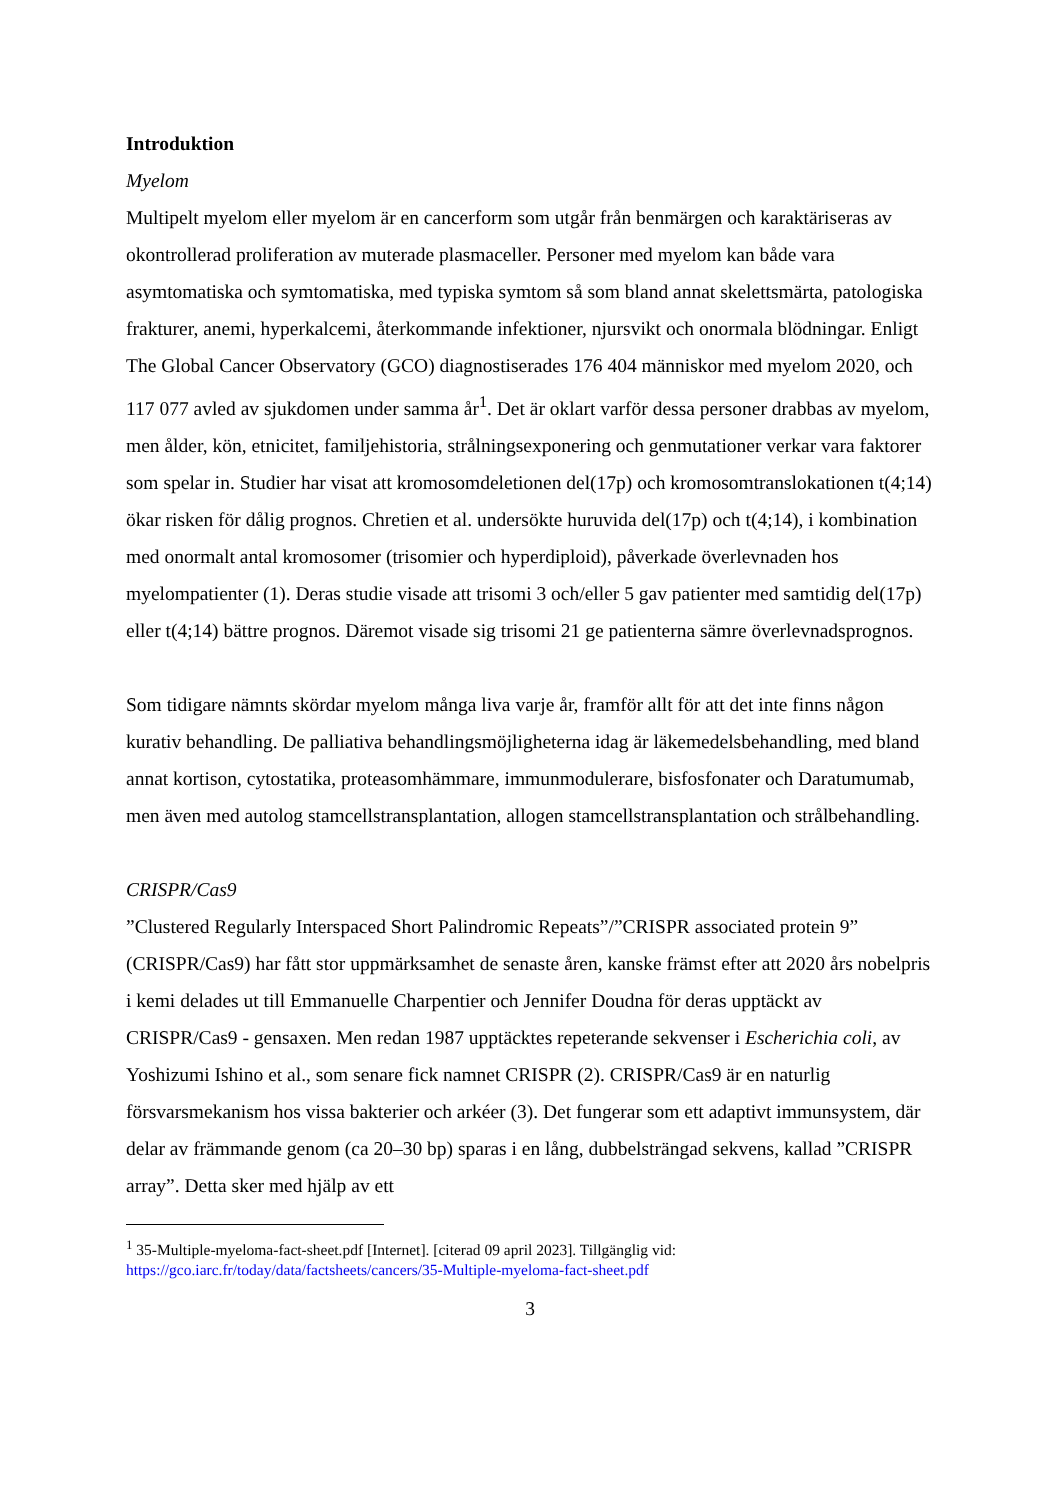Introduktion
Myelom
Multipelt myelom eller myelom är en cancerform som utgår från benmärgen och karaktäriseras av okontrollerad proliferation av muterade plasmaceller. Personer med myelom kan både vara asymtomatiska och symtomatiska, med typiska symtom så som bland annat skelettsmärta, patologiska frakturer, anemi, hyperkalcemi, återkommande infektioner, njursvikt och onormala blödningar. Enligt The Global Cancer Observatory (GCO) diagnostiserades 176 404 människor med myelom 2020, och 117 077 avled av sjukdomen under samma år<sup>1</sup>. Det är oklart varför dessa personer drabbas av myelom, men ålder, kön, etnicitet, familjehistoria, strålningsexponering och genmutationer verkar vara faktorer som spelar in. Studier har visat att kromosomdeletionen del(17p) och kromosomtranslokationen t(4;14) ökar risken för dålig prognos. Chretien et al. undersökte huruvida del(17p) och t(4;14), i kombination med onormalt antal kromosomer (trisomier och hyperdiploid), påverkade överlevnaden hos myelompatienter (1). Deras studie visade att trisomi 3 och/eller 5 gav patienter med samtidig del(17p) eller t(4;14) bättre prognos. Däremot visade sig trisomi 21 ge patienterna sämre överlevnadsprognos.
Som tidigare nämnts skördar myelom många liva varje år, framför allt för att det inte finns någon kurativ behandling. De palliativa behandlingsmöjligheterna idag är läkemedelsbehandling, med bland annat kortison, cytostatika, proteasomhämmare, immunmodulerare, bisfosfonater och Daratumumab, men även med autolog stamcellstransplantation, allogen stamcellstransplantation och strålbehandling.
CRISPR/Cas9
”Clustered Regularly Interspaced Short Palindromic Repeats”/”CRISPR associated protein 9” (CRISPR/Cas9) har fått stor uppmärksamhet de senaste åren, kanske främst efter att 2020 års nobelpris i kemi delades ut till Emmanuelle Charpentier och Jennifer Doudna för deras upptäckt av CRISPR/Cas9 - gensaxen. Men redan 1987 upptäcktes repeterande sekvenser i Escherichia coli, av Yoshizumi Ishino et al., som senare fick namnet CRISPR (2). CRISPR/Cas9 är en naturlig försvarsmekanism hos vissa bakterier och arkéer (3). Det fungerar som ett adaptivt immunsystem, där delar av främmande genom (ca 20–30 bp) sparas i en lång, dubbelsträngad sekvens, kallad ”CRISPR array”. Detta sker med hjälp av ett
<sup>1</sup> 35-Multiple-myeloma-fact-sheet.pdf [Internet]. [citerad 09 april 2023]. Tillgänglig vid: https://gco.iarc.fr/today/data/factsheets/cancers/35-Multiple-myeloma-fact-sheet.pdf
3